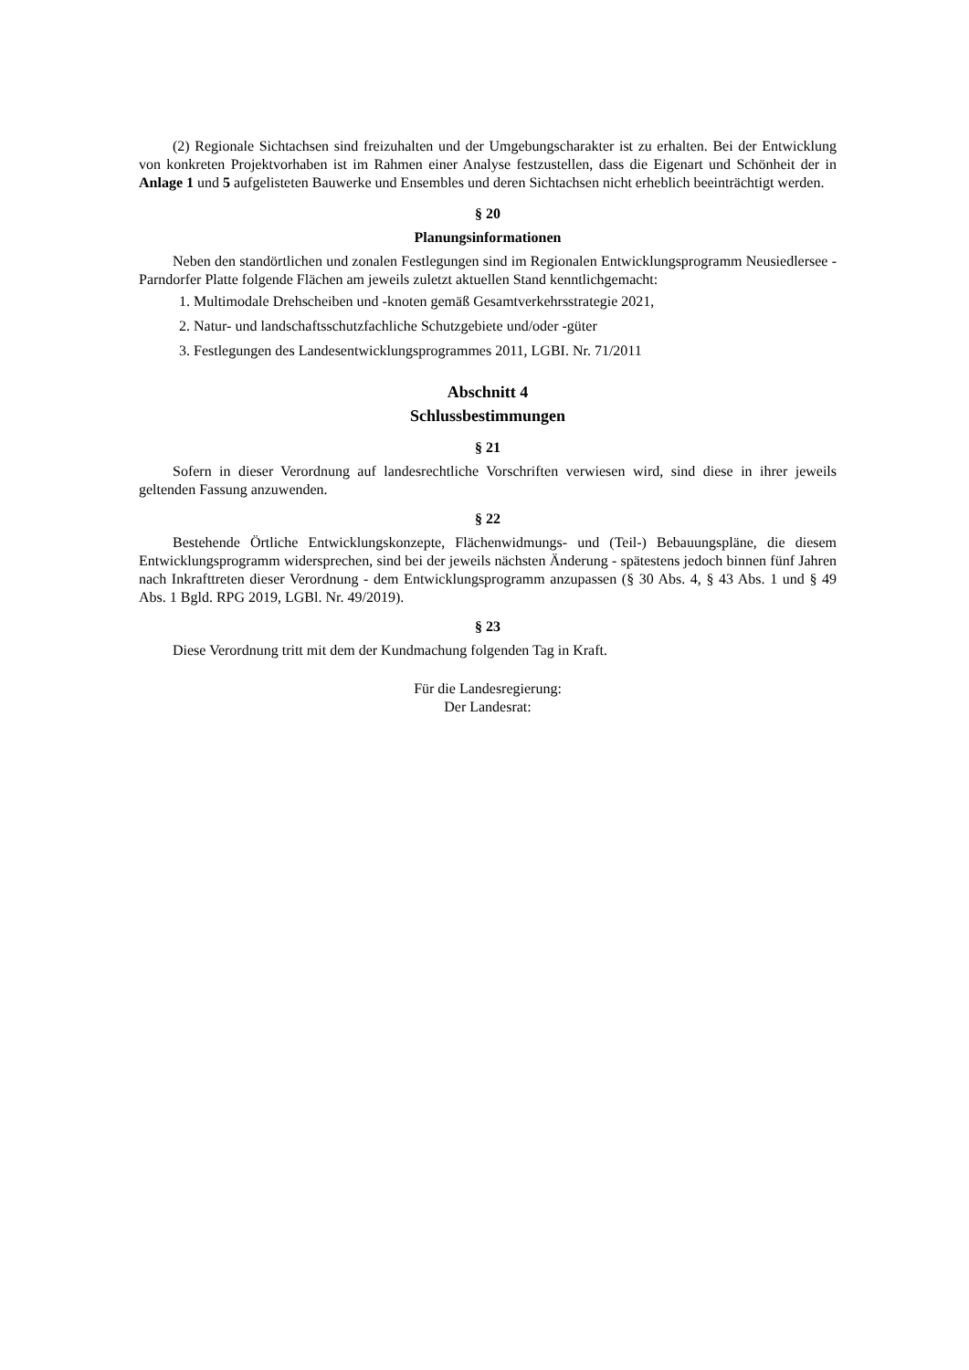(2) Regionale Sichtachsen sind freizuhalten und der Umgebungscharakter ist zu erhalten. Bei der Entwicklung von konkreten Projektvorhaben ist im Rahmen einer Analyse festzustellen, dass die Eigenart und Schönheit der in Anlage 1 und 5 aufgelisteten Bauwerke und Ensembles und deren Sichtachsen nicht erheblich beeinträchtigt werden.
§ 20
Planungsinformationen
Neben den standörtlichen und zonalen Festlegungen sind im Regionalen Entwicklungsprogramm Neusiedlersee - Parndorfer Platte folgende Flächen am jeweils zuletzt aktuellen Stand kenntlichgemacht:
1. Multimodale Drehscheiben und -knoten gemäß Gesamtverkehrsstrategie 2021,
2. Natur- und landschaftsschutzfachliche Schutzgebiete und/oder -güter
3. Festlegungen des Landesentwicklungsprogrammes 2011, LGBI. Nr. 71/2011
Abschnitt 4
Schlussbestimmungen
§ 21
Sofern in dieser Verordnung auf landesrechtliche Vorschriften verwiesen wird, sind diese in ihrer jeweils geltenden Fassung anzuwenden.
§ 22
Bestehende Örtliche Entwicklungskonzepte, Flächenwidmungs- und (Teil-) Bebauungspläne, die diesem Entwicklungsprogramm widersprechen, sind bei der jeweils nächsten Änderung - spätestens jedoch binnen fünf Jahren nach Inkrafttreten dieser Verordnung - dem Entwicklungsprogramm anzupassen (§ 30 Abs. 4, § 43 Abs. 1 und § 49 Abs. 1 Bgld. RPG 2019, LGBl. Nr. 49/2019).
§ 23
Diese Verordnung tritt mit dem der Kundmachung folgenden Tag in Kraft.
Für die Landesregierung:
Der Landesrat: